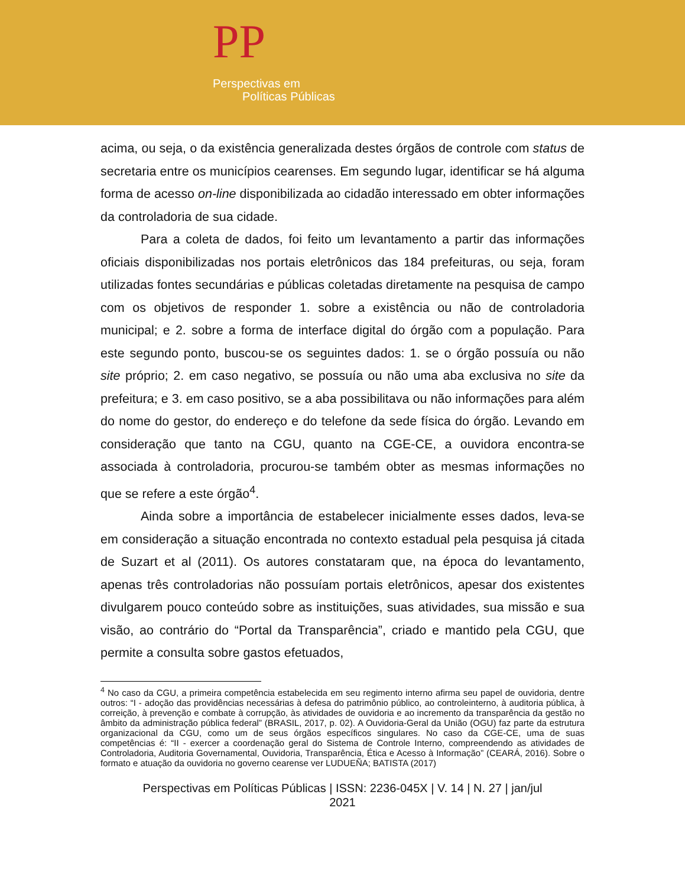PP
Perspectivas em
Políticas Públicas
acima, ou seja, o da existência generalizada destes órgãos de controle com status de secretaria entre os municípios cearenses. Em segundo lugar, identificar se há alguma forma de acesso on-line disponibilizada ao cidadão interessado em obter informações da controladoria de sua cidade.
Para a coleta de dados, foi feito um levantamento a partir das informações oficiais disponibilizadas nos portais eletrônicos das 184 prefeituras, ou seja, foram utilizadas fontes secundárias e públicas coletadas diretamente na pesquisa de campo com os objetivos de responder 1. sobre a existência ou não de controladoria municipal; e 2. sobre a forma de interface digital do órgão com a população. Para este segundo ponto, buscou-se os seguintes dados: 1. se o órgão possuía ou não site próprio; 2. em caso negativo, se possuía ou não uma aba exclusiva no site da prefeitura; e 3. em caso positivo, se a aba possibilitava ou não informações para além do nome do gestor, do endereço e do telefone da sede física do órgão. Levando em consideração que tanto na CGU, quanto na CGE-CE, a ouvidora encontra-se associada à controladoria, procurou-se também obter as mesmas informações no que se refere a este órgão<sup>4</sup>.
Ainda sobre a importância de estabelecer inicialmente esses dados, leva-se em consideração a situação encontrada no contexto estadual pela pesquisa já citada de Suzart et al (2011). Os autores constataram que, na época do levantamento, apenas três controladorias não possuíam portais eletrônicos, apesar dos existentes divulgarem pouco conteúdo sobre as instituições, suas atividades, sua missão e sua visão, ao contrário do “Portal da Transparência”, criado e mantido pela CGU, que permite a consulta sobre gastos efetuados,
<sup>4</sup> No caso da CGU, a primeira competência estabelecida em seu regimento interno afirma seu papel de ouvidoria, dentre outros: “I - adoção das providências necessárias à defesa do patrimônio público, ao controleinterno, à auditoria pública, à correição, à prevenção e combate à corrupção, às atividades de ouvidoria e ao incremento da transparência da gestão no âmbito da administração pública federal” (BRASIL, 2017, p. 02). A Ouvidoria-Geral da União (OGU) faz parte da estrutura organizacional da CGU, como um de seus órgãos específicos singulares. No caso da CGE-CE, uma de suas competências é: “II - exercer a coordenação geral do Sistema de Controle Interno, compreendendo as atividades de Controladoria, Auditoria Governamental, Ouvidoria, Transparência, Ética e Acesso à Informação” (CEARÁ, 2016). Sobre o formato e atuação da ouvidoria no governo cearense ver LUDUEÑA; BATISTA (2017)
Perspectivas em Políticas Públicas | ISSN: 2236-045X | V. 14 | N. 27 | jan/jul
2021